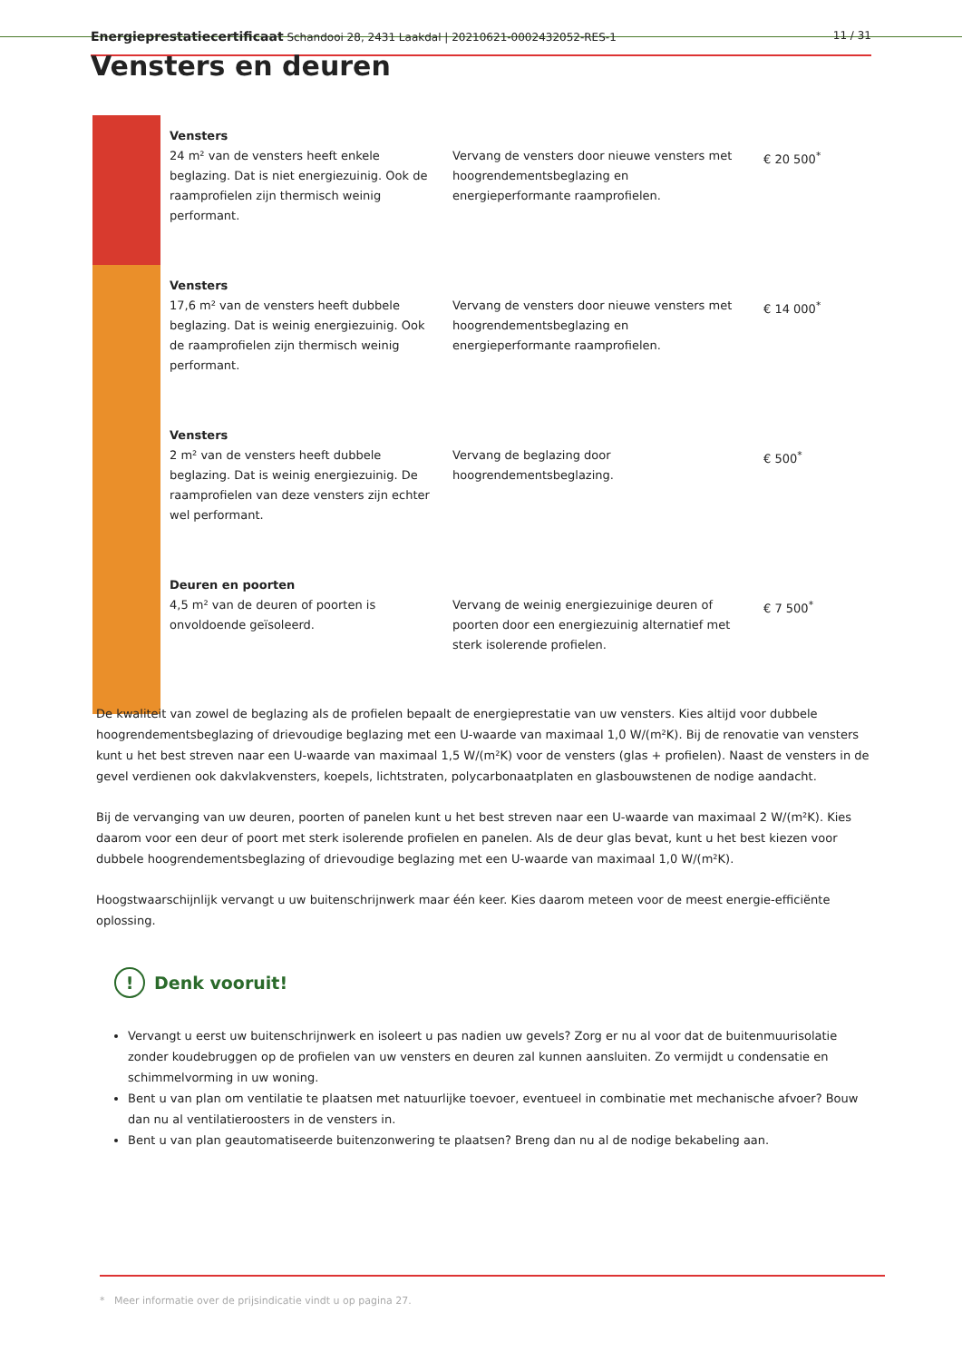Energieprestatiecertificaat Schandooi 28, 2431 Laakdal | 20210621-0002432052-RES-1 11 / 31
Vensters en deuren
| | Vensters 24 m² van de vensters heeft enkele beglazing. Dat is niet energiezuinig. Ook de raamprofielen zijn thermisch weinig performant. | Vervang de vensters door nieuwe vensters met hoogrendementsbeglazing en energieperformante raamprofielen. | € 20 500<sup>*</sup> |
| | Vensters 17,6 m² van de vensters heeft dubbele beglazing. Dat is weinig energiezuinig. Ook de raamprofielen zijn thermisch weinig performant. | Vervang de vensters door nieuwe vensters met hoogrendementsbeglazing en energieperformante raamprofielen. | € 14 000<sup>*</sup> |
| | Vensters 2 m² van de vensters heeft dubbele beglazing. Dat is weinig energiezuinig. De raamprofielen van deze vensters zijn echter wel performant. | Vervang de beglazing door hoogrendementsbeglazing. | € 500<sup>*</sup> |
| | Deuren en poorten 4,5 m² van de deuren of poorten is onvoldoende geïsoleerd. | Vervang de weinig energiezuinige deuren of poorten door een energiezuinig alternatief met sterk isolerende profielen. | € 7 500<sup>*</sup> |
De kwaliteit van zowel de beglazing als de profielen bepaalt de energieprestatie van uw vensters. Kies altijd voor dubbele hoogrendementsbeglazing of drievoudige beglazing met een U-waarde van maximaal 1,0 W/(m²K). Bij de renovatie van vensters kunt u het best streven naar een U-waarde van maximaal 1,5 W/(m²K) voor de vensters (glas + profielen). Naast de vensters in de gevel verdienen ook dakvlakvensters, koepels, lichtstraten, polycarbonaatplaten en glasbouwstenen de nodige aandacht.
Bij de vervanging van uw deuren, poorten of panelen kunt u het best streven naar een U-waarde van maximaal 2 W/(m²K). Kies daarom voor een deur of poort met sterk isolerende profielen en panelen. Als de deur glas bevat, kunt u het best kiezen voor dubbele hoogrendementsbeglazing of drievoudige beglazing met een U-waarde van maximaal 1,0 W/(m²K).
Hoogstwaarschijnlijk vervangt u uw buitenschrijnwerk maar één keer. Kies daarom meteen voor de meest energie-efficiënte oplossing.
! Denk vooruit!
Vervangt u eerst uw buitenschrijnwerk en isoleert u pas nadien uw gevels? Zorg er nu al voor dat de buitenmuurisolatie zonder koudebruggen op de profielen van uw vensters en deuren zal kunnen aansluiten. Zo vermijdt u condensatie en schimmelvorming in uw woning.
Bent u van plan om ventilatie te plaatsen met natuurlijke toevoer, eventueel in combinatie met mechanische afvoer? Bouw dan nu al ventilatieroosters in de vensters in.
Bent u van plan geautomatiseerde buitenzonwering te plaatsen? Breng dan nu al de nodige bekabeling aan.
* Meer informatie over de prijsindicatie vindt u op pagina 27.